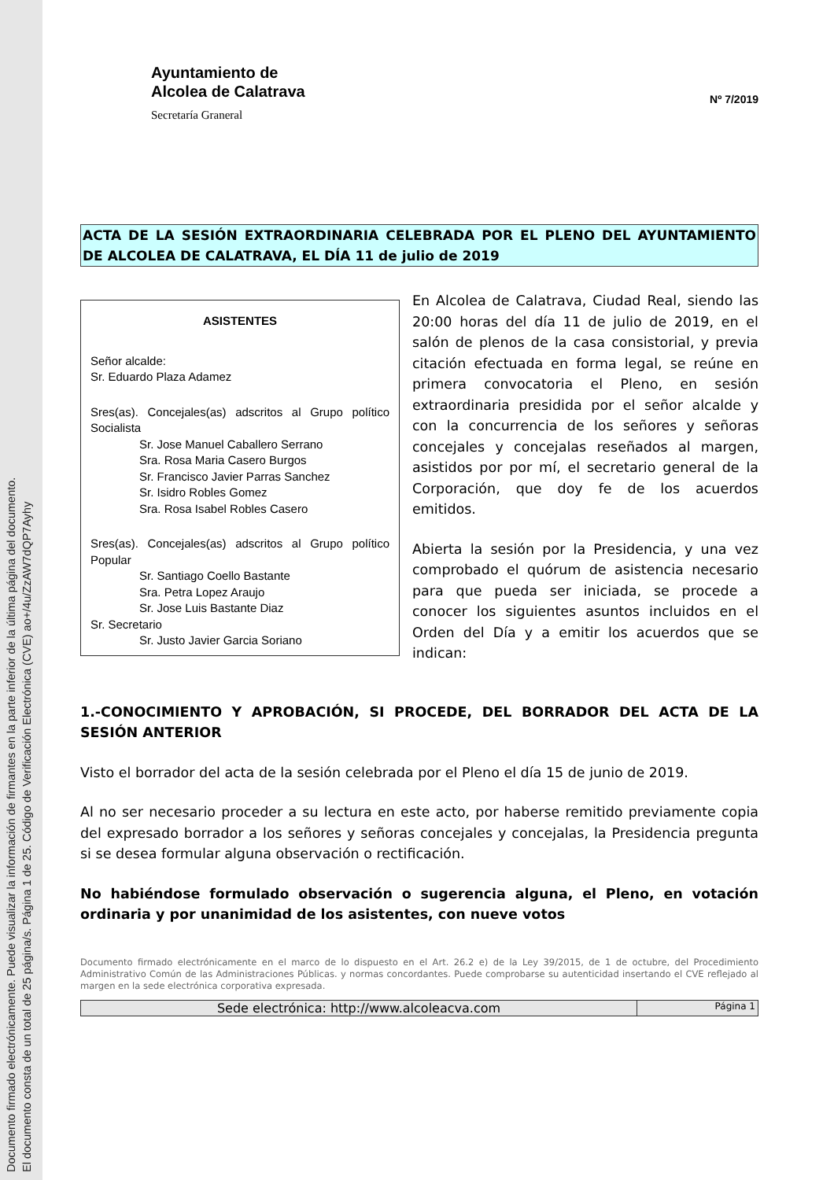Documento firmado electrónicamente. Puede visualizar la información de firmantes en la parte inferior de la última página del documento.
El documento consta de un total de 25 página/s. Página 1 de 25. Código de Verificación Electrónica (CVE) ao+/4u/ZzAW7dQP7Ayhy
Ayuntamiento de
Alcolea de Calatrava
Secretaría Graneral
Nº 7/2019
ACTA DE LA SESIÓN EXTRAORDINARIA CELEBRADA POR EL PLENO DEL AYUNTAMIENTO DE ALCOLEA DE CALATRAVA, EL DÍA 11 de julio de 2019
ASISTENTES
Señor alcalde:
Sr. Eduardo Plaza Adamez
Sres(as). Concejales(as) adscritos al Grupo político Socialista
Sr. Jose Manuel Caballero Serrano
Sra. Rosa Maria Casero Burgos
Sr. Francisco Javier Parras Sanchez
Sr. Isidro Robles Gomez
Sra. Rosa Isabel Robles Casero
Sres(as). Concejales(as) adscritos al Grupo político Popular
Sr. Santiago Coello Bastante
Sra. Petra Lopez Araujo
Sr. Jose Luis Bastante Diaz
Sr. Secretario
Sr. Justo Javier Garcia Soriano
En Alcolea de Calatrava, Ciudad Real, siendo las 20:00 horas del día 11 de julio de 2019, en el salón de plenos de la casa consistorial, y previa citación efectuada en forma legal, se reúne en primera convocatoria el Pleno, en sesión extraordinaria presidida por el señor alcalde y con la concurrencia de los señores y señoras concejales y concejalas reseñados al margen, asistidos por por mí, el secretario general de la Corporación, que doy fe de los acuerdos emitidos.
Abierta la sesión por la Presidencia, y una vez comprobado el quórum de asistencia necesario para que pueda ser iniciada, se procede a conocer los siguientes asuntos incluidos en el Orden del Día y a emitir los acuerdos que se indican:
1.-CONOCIMIENTO Y APROBACIÓN, SI PROCEDE, DEL BORRADOR DEL ACTA DE LA SESIÓN ANTERIOR
Visto el borrador del acta de la sesión celebrada por el Pleno el día 15 de junio de 2019.
Al no ser necesario proceder a su lectura en este acto, por haberse remitido previamente copia del expresado borrador a los señores y señoras concejales y concejalas, la Presidencia pregunta si se desea formular alguna observación o rectificación.
No habiéndose formulado observación o sugerencia alguna, el Pleno, en votación ordinaria y por unanimidad de los asistentes, con nueve votos
Documento firmado electrónicamente en el marco de lo dispuesto en el Art. 26.2 e) de la Ley 39/2015, de 1 de octubre, del Procedimiento Administrativo Común de las Administraciones Públicas. y normas concordantes. Puede comprobarse su autenticidad insertando el CVE reflejado al margen en la sede electrónica corporativa expresada.
Sede electrónica: http://www.alcoleacva.com
Página 1